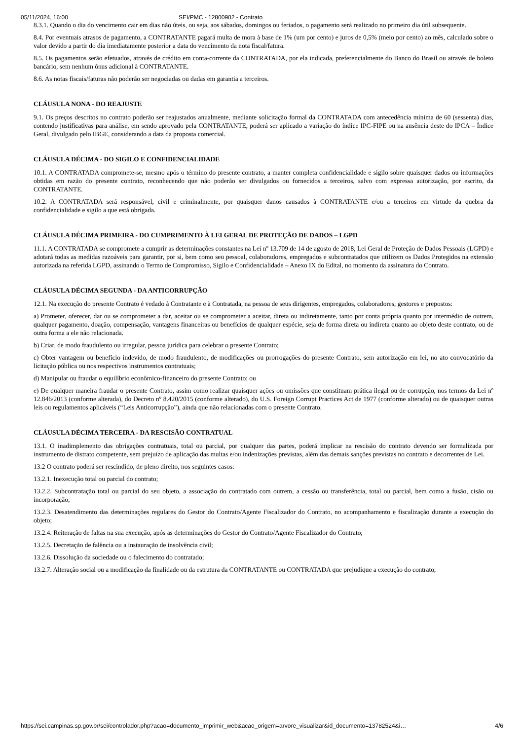05/11/2024, 16:00 SEI/PMC - 12800902 - Contrato
8.3.1. Quando o dia do vencimento cair em dias não úteis, ou seja, aos sábados, domingos ou feriados, o pagamento será realizado no primeiro dia útil subsequente.
8.4. Por eventuais atrasos de pagamento, a CONTRATANTE pagará multa de mora à base de 1% (um por cento) e juros de 0,5% (meio por cento) ao mês, calculado sobre o valor devido a partir do dia imediatamente posterior a data do vencimento da nota fiscal/fatura.
8.5. Os pagamentos serão efetuados, através de crédito em conta-corrente da CONTRATADA, por ela indicada, preferencialmente do Banco do Brasil ou através de boleto bancário, sem nenhum ônus adicional à CONTRATANTE.
8.6. As notas fiscais/faturas não poderão ser negociadas ou dadas em garantia a terceiros.
CLÁUSULA NONA - DO REAJUSTE
9.1. Os preços descritos no contrato poderão ser reajustados anualmente, mediante solicitação formal da CONTRATADA com antecedência mínima de 60 (sessenta) dias, contendo justificativas para análise, em sendo aprovado pela CONTRATANTE, poderá ser aplicado a variação do índice IPC-FIPE ou na ausência deste do IPCA – Índice Geral, divulgado pelo IBGE, considerando a data da proposta comercial.
CLÁUSULA DÉCIMA - DO SIGILO E CONFIDENCIALIDADE
10.1. A CONTRATADA compromete-se, mesmo após o término do presente contrato, a manter completa confidencialidade e sigilo sobre quaisquer dados ou informações obtidas em razão do presente contrato, reconhecendo que não poderão ser divulgados ou fornecidos a terceiros, salvo com expressa autorização, por escrito, da CONTRATANTE.
10.2. A CONTRATADA será responsável, civil e criminalmente, por quaisquer danos causados à CONTRATANTE e/ou a terceiros em virtude da quebra da confidencialidade e sigilo a que está obrigada.
CLÁUSULA DÉCIMA PRIMEIRA - DO CUMPRIMENTO À LEI GERAL DE PROTEÇÃO DE DADOS – LGPD
11.1. A CONTRATADA se compromete a cumprir as determinações constantes na Lei nº 13.709 de 14 de agosto de 2018, Lei Geral de Proteção de Dados Pessoais (LGPD) e adotará todas as medidas razoáveis para garantir, por si, bem como seu pessoal, colaboradores, empregados e subcontratados que utilizem os Dados Protegidos na extensão autorizada na referida LGPD, assinando o Termo de Compromisso, Sigilo e Confidencialidade – Anexo IX do Edital, no momento da assinatura do Contrato.
CLÁUSULA DÉCIMA SEGUNDA - DA ANTICORRUPÇÃO
12.1. Na execução do presente Contrato é vedado à Contratante e à Contratada, na pessoa de seus dirigentes, empregados, colaboradores, gestores e prepostos:
a) Prometer, oferecer, dar ou se comprometer a dar, aceitar ou se comprometer a aceitar, direta ou indiretamente, tanto por conta própria quanto por intermédio de outrem, qualquer pagamento, doação, compensação, vantagens financeiras ou benefícios de qualquer espécie, seja de forma direta ou indireta quanto ao objeto deste contrato, ou de outra forma a ele não relacionada.
b) Criar, de modo fraudulento ou irregular, pessoa jurídica para celebrar o presente Contrato;
c) Obter vantagem ou benefício indevido, de modo fraudulento, de modificações ou prorrogações do presente Contrato, sem autorização em lei, no ato convocatório da licitação pública ou nos respectivos instrumentos contratuais;
d) Manipular ou fraudar o equilíbrio econômico-financeiro do presente Contrato; ou
e) De qualquer maneira fraudar o presente Contrato, assim como realizar quaisquer ações ou omissões que constituam prática ilegal ou de corrupção, nos termos da Lei nº 12.846/2013 (conforme alterada), do Decreto nº 8.420/2015 (conforme alterado), do U.S. Foreign Corrupt Practices Act de 1977 (conforme alterado) ou de quaisquer outras leis ou regulamentos aplicáveis (“Leis Anticorrupção”), ainda que não relacionadas com o presente Contrato.
CLÁUSULA DÉCIMA TERCEIRA - DA RESCISÃO CONTRATUAL
13.1. O inadimplemento das obrigações contratuais, total ou parcial, por qualquer das partes, poderá implicar na rescisão do contrato devendo ser formalizada por instrumento de distrato competente, sem prejuízo de aplicação das multas e/ou indenizações previstas, além das demais sanções previstas no contrato e decorrentes de Lei.
13.2 O contrato poderá ser rescindido, de pleno direito, nos seguintes casos:
13.2.1. Inexecução total ou parcial do contrato;
13.2.2. Subcontratação total ou parcial do seu objeto, a associação do contratado com outrem, a cessão ou transferência, total ou parcial, bem como a fusão, cisão ou incorporação;
13.2.3. Desatendimento das determinações regulares do Gestor do Contrato/Agente Fiscalizador do Contrato, no acompanhamento e fiscalização durante a execução do objeto;
13.2.4. Reiteração de faltas na sua execução, após as determinações do Gestor do Contrato/Agente Fiscalizador do Contrato;
13.2.5. Decretação de falência ou a instauração de insolvência civil;
13.2.6. Dissolução da sociedade ou o falecimento do contratado;
13.2.7. Alteração social ou a modificação da finalidade ou da estrutura da CONTRATANTE ou CONTRATADA que prejudique a execução do contrato;
https://sei.campinas.sp.gov.br/sei/controlador.php?acao=documento_imprimir_web&acao_origem=arvore_visualizar&id_documento=13782524&i… 4/6